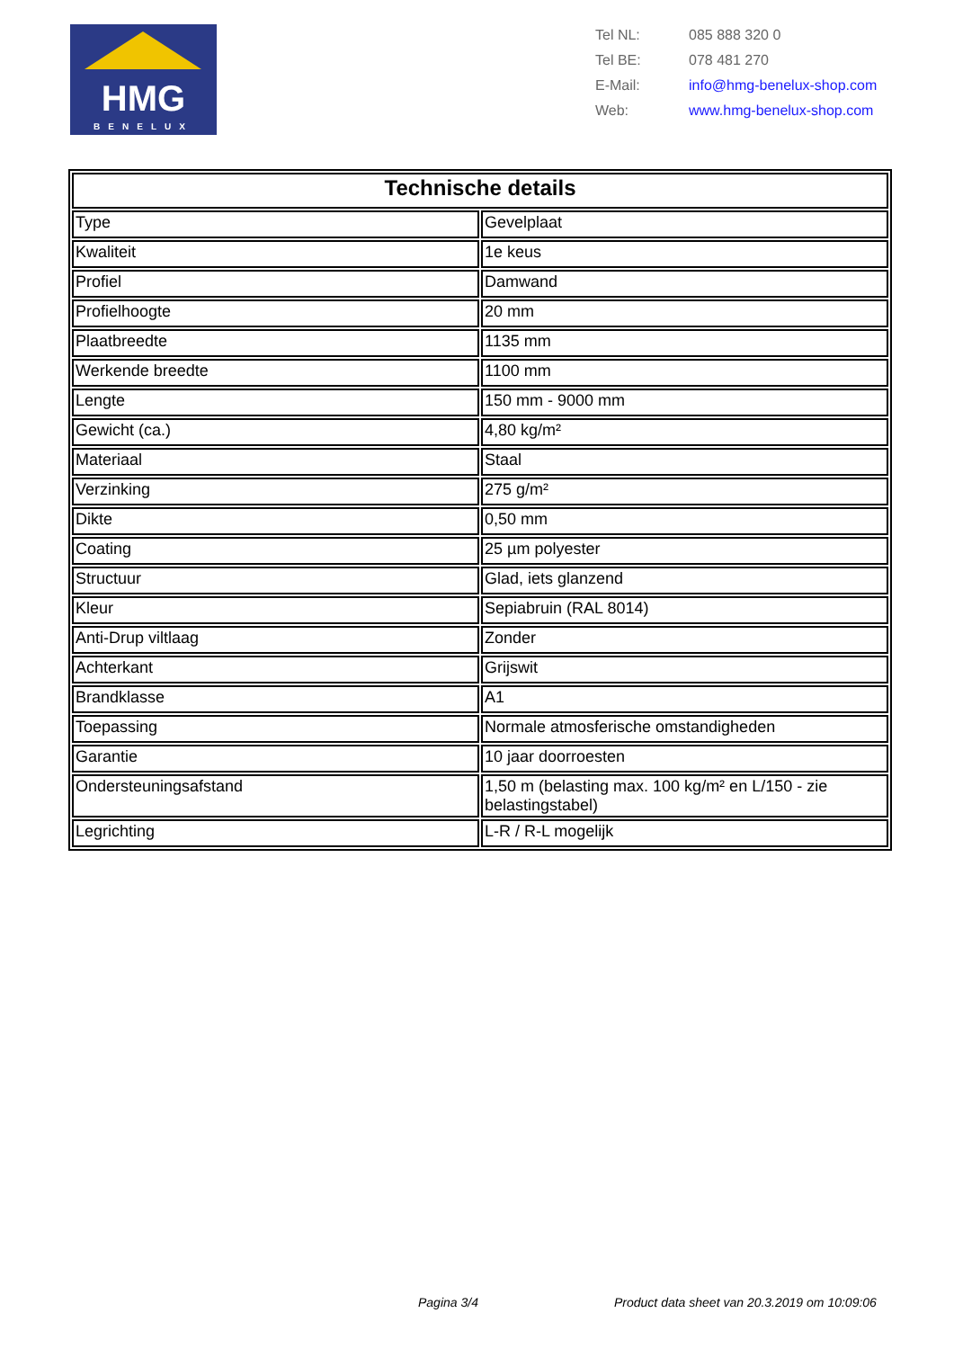HMG
BENELUX
| Tel NL: | 085 888 320 0 |
| Tel BE: | 078 481 270 |
| E-Mail: | info@hmg-benelux-shop.com |
| Web: | www.hmg-benelux-shop.com |
| Technische details | |
| --- | --- |
| Type | Gevelplaat |
| Kwaliteit | 1e keus |
| Profiel | Damwand |
| Profielhoogte | 20 mm |
| Plaatbreedte | 1135 mm |
| Werkende breedte | 1100 mm |
| Lengte | 150 mm - 9000 mm |
| Gewicht (ca.) | 4,80 kg/m² |
| Materiaal | Staal |
| Verzinking | 275 g/m² |
| Dikte | 0,50 mm |
| Coating | 25 µm polyester |
| Structuur | Glad, iets glanzend |
| Kleur | Sepiabruin (RAL 8014) |
| Anti-Drup viltlaag | Zonder |
| Achterkant | Grijswit |
| Brandklasse | A1 |
| Toepassing | Normale atmosferische omstandigheden |
| Garantie | 10 jaar doorroesten |
| Ondersteuningsafstand | 1,50 m (belasting max. 100 kg/m² en L/150 - zie belastingstabel) |
| Legrichting | L-R / R-L mogelijk |
Pagina 3/4
Product data sheet van 20.3.2019 om 10:09:06